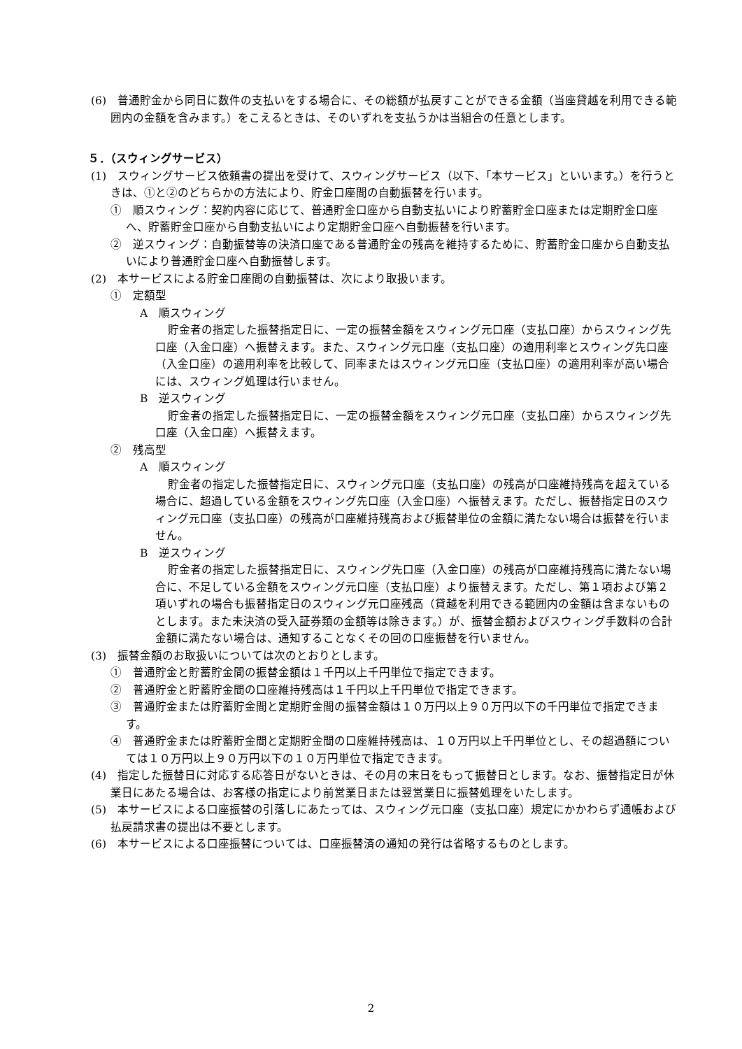(6)　普通貯金から同日に数件の支払いをする場合に、その総額が払戻すことができる金額（当座貸越を利用できる範囲内の金額を含みます。）をこえるときは、そのいずれを支払うかは当組合の任意とします。
５．（スウィングサービス）
(1)　スウィングサービス依頼書の提出を受けて、スウィングサービス（以下、「本サービス」といいます。）を行うときは、①と②のどちらかの方法により、貯金口座間の自動振替を行います。
①　順スウィング：契約内容に応じて、普通貯金口座から自動支払いにより貯蓄貯金口座または定期貯金口座へ、貯蓄貯金口座から自動支払いにより定期貯金口座へ自動振替を行います。
②　逆スウィング：自動振替等の決済口座である普通貯金の残高を維持するために、貯蓄貯金口座から自動支払いにより普通貯金口座へ自動振替します。
(2)　本サービスによる貯金口座間の自動振替は、次により取扱います。
①　定額型
A　順スウィング
貯金者の指定した振替指定日に、一定の振替金額をスウィング元口座（支払口座）からスウィング先口座（入金口座）へ振替えます。また、スウィング元口座（支払口座）の適用利率とスウィング先口座（入金口座）の適用利率を比較して、同率またはスウィング元口座（支払口座）の適用利率が高い場合には、スウィング処理は行いません。
B　逆スウィング
貯金者の指定した振替指定日に、一定の振替金額をスウィング元口座（支払口座）からスウィング先口座（入金口座）へ振替えます。
②　残高型
A　順スウィング
貯金者の指定した振替指定日に、スウィング元口座（支払口座）の残高が口座維持残高を超えている場合に、超過している金額をスウィング先口座（入金口座）へ振替えます。ただし、振替指定日のスウィング元口座（支払口座）の残高が口座維持残高および振替単位の金額に満たない場合は振替を行いません。
B　逆スウィング
貯金者の指定した振替指定日に、スウィング先口座（入金口座）の残高が口座維持残高に満たない場合に、不足している金額をスウィング元口座（支払口座）より振替えます。ただし、第１項および第２項いずれの場合も振替指定日のスウィング元口座残高（貸越を利用できる範囲内の金額は含まないものとします。また未決済の受入証券類の金額等は除きます。）が、振替金額およびスウィング手数料の合計金額に満たない場合は、通知することなくその回の口座振替を行いません。
(3)　振替金額のお取扱いについては次のとおりとします。
①　普通貯金と貯蓄貯金間の振替金額は１千円以上千円単位で指定できます。
②　普通貯金と貯蓄貯金間の口座維持残高は１千円以上千円単位で指定できます。
③　普通貯金または貯蓄貯金間と定期貯金間の振替金額は１０万円以上９０万円以下の千円単位で指定できます。
④　普通貯金または貯蓄貯金間と定期貯金間の口座維持残高は、１０万円以上千円単位とし、その超過額については１０万円以上９０万円以下の１０万円単位で指定できます。
(4)　指定した振替日に対応する応答日がないときは、その月の末日をもって振替日とします。なお、振替指定日が休業日にあたる場合は、お客様の指定により前営業日または翌営業日に振替処理をいたします。
(5)　本サービスによる口座振替の引落しにあたっては、スウィング元口座（支払口座）規定にかかわらず通帳および払戻請求書の提出は不要とします。
(6)　本サービスによる口座振替については、口座振替済の通知の発行は省略するものとします。
2